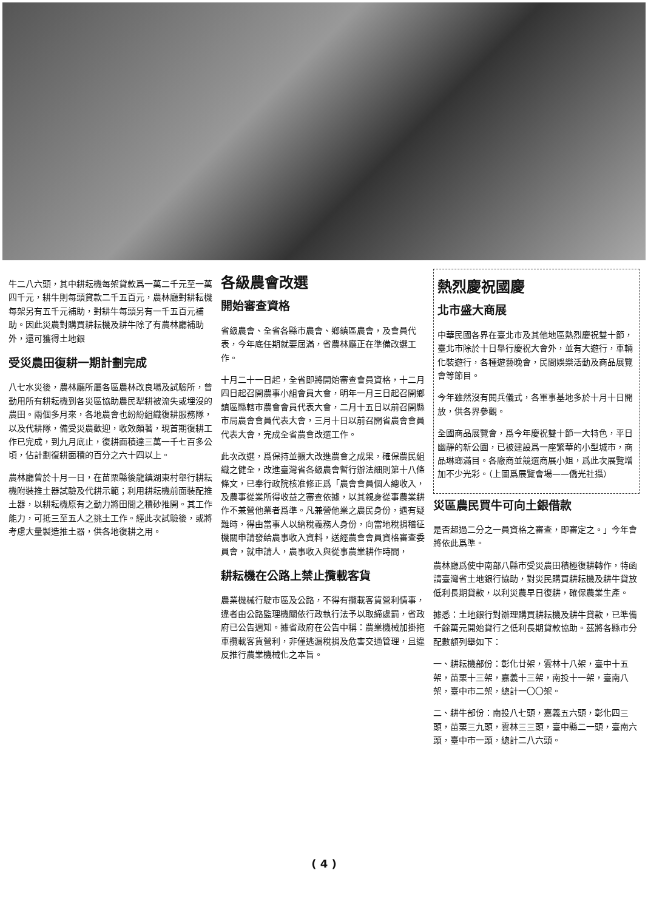熱烈慶祝國慶
北市盛大商展
中華民國各界在臺北市及其他地區熱烈慶祝雙十節，臺北市除於十日舉行慶祝大會外，並有大遊行，車輛化裝遊行，各種遊藝晚會，民間娛樂活動及商品展覽會等節目。
今年雖然沒有閱兵儀式，各軍事基地多於十月十日開放，供各界參觀。
全國商品展覽會，爲今年慶祝雙十節一大特色，平日幽靜的新公園，已被建設爲一座繁華的小型城市，商品琳瑯滿目。各廠商並競選商展小姐，爲此次展覽增加不少光彩。（上圖爲展覽會場——僑光社攝）
災區農民買牛可向土銀借款
是否超過二分之一員資格之審查，即審定之。」今年會將依此爲準。
農林廳爲使中南部八縣市受災農田積極復耕轉作，特函請臺灣省土地銀行協助，對災民購買耕耘機及耕牛貸放低利長期貸款，以利災農早日復耕，確保農業生產。
據悉：土地銀行對辦理購買耕耘機及耕牛貸款，已準備千餘萬元開始貸行之低利長期貸款協助。茲將各縣市分配數額列舉如下：
一、耕耘機部份：彰化廿架，雲林十八架，臺中十五架，苗栗十三架，嘉義十三架，南投十一架，臺南八架，臺中市二架，總計一〇〇架。
二、耕牛部份：南投八七頭，嘉義五六頭，彰化四三頭，苗栗三九頭，雲林三三頭，臺中縣二一頭，臺南六頭，臺中市一頭，總計二八六頭。
各級農會改選
開始審查資格
省級農會、全省各縣市農會、鄉鎮區農會，及會員代表，今年底任期就要屆滿，省農林廳正在準備改選工作。
十月二十一日起，全省即將開始審查會員資格，十二月四日起召開農事小組會員大會，明年一月三日起召開鄉鎮區縣轄市農會會員代表大會，二月十五日以前召開縣市局農會會員代表大會，三月十日以前召開省農會會員代表大會，完成全省農會改選工作。
此次改選，爲保持並擴大改進農會之成果，確保農民組織之健全，改進臺灣省各級農會暫行辦法細則第十八條條文，已奉行政院核准修正爲「農會會員個人總收入，及農事從業所得收益之審查依據，以其親身從事農業耕作不兼營他業者爲準。凡兼營他業之農民身份，遇有疑難時，得由當事人以納稅義務人身份，向當地稅捐稽征機關申請發給農事收入資料，送經農會會員資格審查委員會，就申請人，農事收入與從事農業耕作時間，
耕耘機在公路上禁止攬載客貨
農業機械行駛市區及公路，不得有攬載客貨營利情事，違者由公路監理機關依行政執行法予以取締處罰，省政府已公告週知。據省政府在公告中稱：農業機械加掛拖車攬載客貨營利，非僅逃漏稅捐及危害交通管理，且違反推行農業機械化之本旨。
牛二八六頭，其中耕耘機每架貸款爲一萬二千元至一萬四千元，耕牛則每頭貸款二千五百元，農林廳對耕耘機每架另有五千元補助，對耕牛每頭另有一千五百元補助。因此災農對購買耕耘機及耕牛除了有農林廳補助外，還可獲得土地銀
受災農田復耕一期計劃完成
八七水災後，農林廳所屬各區農林改良場及試驗所，曾動用所有耕耘機到各災區協助農民犁耕被流失或埋沒的農田。兩個多月來，各地農會也紛紛組織復耕服務隊，以及代耕隊，備受災農歡迎，收效頗著，現首期復耕工作已完成，到九月底止，復耕面積達三萬一千七百多公頃，佔計劃復耕面積的百分之六十四以上。
農林廳曾於十月一日，在苗栗縣後龍鎮湖東村舉行耕耘機附裝推土器試驗及代耕示範；利用耕耘機前面裝配推土器，以耕耘機原有之動力將田間之積砂推開。其工作能力，可抵三至五人之挑土工作。經此次試驗後，或將考慮大量製造推土器，供各地復耕之用。
( 4 )